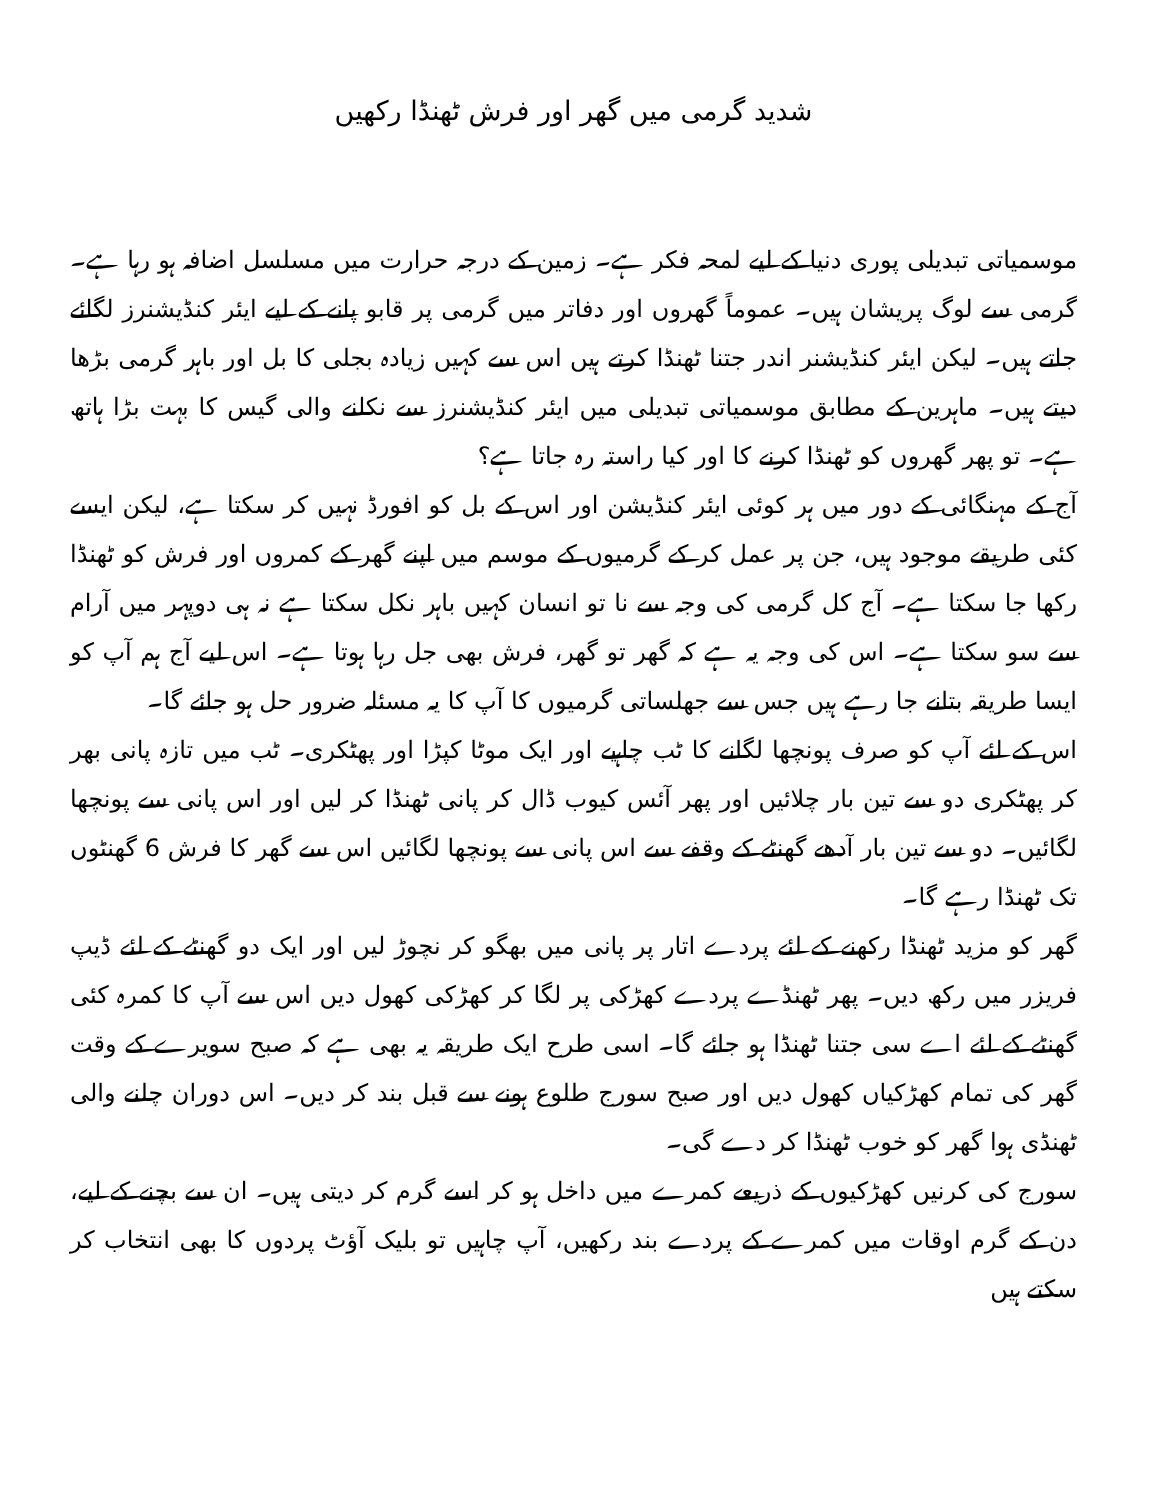شدید گرمی میں گھر اور فرش ٹھنڈا رکھیں
موسمیاتی تبدیلی پوری دنیا کے لیے لمحہ فکر ہے۔ زمین کے درجہ حرارت میں مسلسل اضافہ ہو رہا ہے۔ گرمی سے لوگ پریشان ہیں۔ عموماً گھروں اور دفاتر میں گرمی پر قابو پانے کے لیے ایئر کنڈیشنرز لگائے جاتے ہیں۔ لیکن ایئر کنڈیشنر اندر جتنا ٹھنڈا کرتے ہیں اس سے کہیں زیادہ بجلی کا بل اور باہر گرمی بڑھا دیتے ہیں۔ ماہرین کے مطابق موسمیاتی تبدیلی میں ایئر کنڈیشنرز سے نکلنے والی گیس کا بہت بڑا ہاتھ ہے۔ تو پھر گھروں کو ٹھنڈا کرنے کا اور کیا راستہ رہ جاتا ہے؟
آج کے مہنگائی کے دور میں ہر کوئی ایئر کنڈیشن اور اس کے بل کو افورڈ نہیں کر سکتا ہے، لیکن ایسے کئی طریقے موجود ہیں، جن پر عمل کر کے گرمیوں کے موسم میں اپنے گھر کے کمروں اور فرش کو ٹھنڈا رکھا جا سکتا ہے۔ آج کل گرمی کی وجہ سے نا تو انسان کہیں باہر نکل سکتا ہے نہ ہی دوپہر میں آرام سے سو سکتا ہے۔ اس کی وجہ یہ ہے کہ گھر تو گھر، فرش بھی جل رہا ہوتا ہے۔ اس لیے آج ہم آپ کو ایسا طریقہ بتانے جا رہے ہیں جس سے جھلساتی گرمیوں کا آپ کا یہ مسئلہ ضرور حل ہو جائے گا۔
اس کے لئے آپ کو صرف پونچھا لگانے کا ٹب چاہیے اور ایک موٹا کپڑا اور پھٹکری۔ ٹب میں تازہ پانی بھر کر پھٹکری دو سے تین بار چلائیں اور پھر آئس کیوب ڈال کر پانی ٹھنڈا کر لیں اور اس پانی سے پونچھا لگائیں۔ دو سے تین بار آدھے گھنٹے کے وقفے سے اس پانی سے پونچھا لگائیں اس سے گھر کا فرش 6 گھنٹوں تک ٹھنڈا رہے گا۔
گھر کو مزید ٹھنڈا رکھنے کے لئے پردے اتار پر پانی میں بھگو کر نچوڑ لیں اور ایک دو گھنٹے کے لئے ڈیپ فریزر میں رکھ دیں۔ پھر ٹھنڈے پردے کھڑکی پر لگا کر کھڑکی کھول دیں اس سے آپ کا کمرہ کئی گھنٹے کے لئے اے سی جتنا ٹھنڈا ہو جائے گا۔ اسی طرح ایک طریقہ یہ بھی ہے کہ صبح سویرے کے وقت گھر کی تمام کھڑکیاں کھول دیں اور صبح سورج طلوع ہونے سے قبل بند کر دیں۔ اس دوران چلنے والی ٹھنڈی ہوا گھر کو خوب ٹھنڈا کر دے گی۔
سورج کی کرنیں کھڑکیوں کے ذریعے کمرے میں داخل ہو کر اسے گرم کر دیتی ہیں۔ ان سے بچنے کے لیے، دن کے گرم اوقات میں کمرے کے پردے بند رکھیں، آپ چاہیں تو بلیک آؤٹ پردوں کا بھی انتخاب کر سکتے ہیں